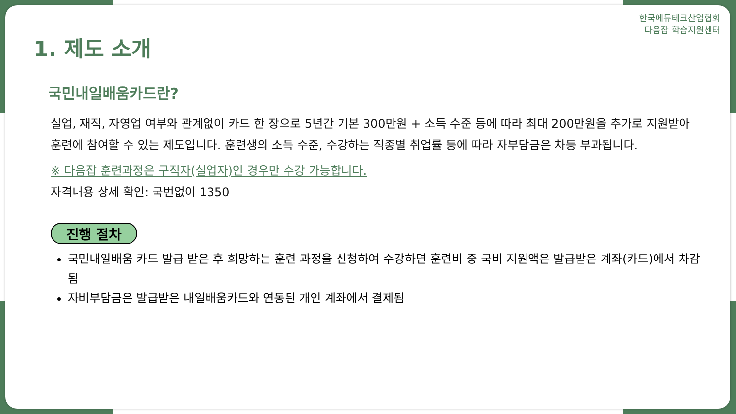한국에듀테크산업협회
다음잡 학습지원센터
1. 제도 소개
국민내일배움카드란?
실업, 재직, 자영업 여부와 관계없이 카드 한 장으로 5년간 기본 300만원 + 소득 수준 등에 따라 최대 200만원을 추가로 지원받아 훈련에 참여할 수 있는 제도입니다. 훈련생의 소득 수준, 수강하는 직종별 취업률 등에 따라 자부담금은 차등 부과됩니다.
※ 다음잡 훈련과정은 구직자(실업자)인 경우만 수강 가능합니다.
자격내용 상세 확인: 국번없이 1350
진행 절차
국민내일배움 카드 발급 받은 후 희망하는 훈련 과정을 신청하여 수강하면 훈련비 중 국비 지원액은 발급받은 계좌(카드)에서 차감됨
자비부담금은 발급받은 내일배움카드와 연동된 개인 계좌에서 결제됨